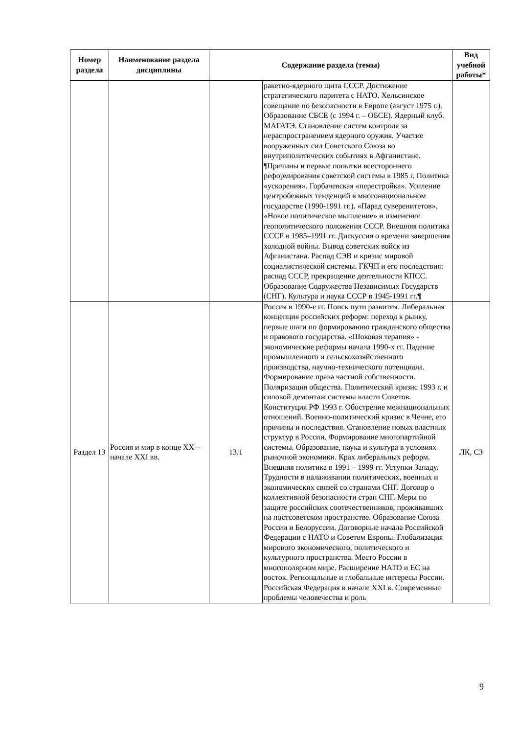| Номер раздела | Наименование раздела дисциплины | Содержание раздела (темы) | | Вид учебной работы* |
| --- | --- | --- | --- | --- |
| | | | ракетно-ядерного щита СССР. Достижение стратегического паритета с НАТО. Хельсинское совещание по безопасности в Европе (август 1975 г.). Образование СБСЕ (с 1994 г. – ОБСЕ). Ядерный клуб. МАГАТЭ. Становление систем контроля за нераспространением ядерного оружия. Участие вооруженных сил Советского Союза во внутриполитических событиях в Афганистане. ¶Причины и первые попытки всестороннего реформирования советской системы в 1985 г. Политика «ускорения». Горбачевская «перестройка». Усиление центробежных тенденций в многонациональном государстве (1990-1991 гг.). «Парад суверенитетов». «Новое политическое мышление» и изменение геополитического положения СССР. Внешняя политика СССР в 1985–1991 гг. Дискуссия о времени завершения холодной войны. Вывод советских войск из Афганистана. Распад СЭВ и кризис мировой социалистической системы. ГКЧП и его последствия: распад СССР, прекращение деятельности КПСС. Образование Содружества Независимых Государств (СНГ). Культура и наука СССР в 1945-1991 гг.¶ | |
| Раздел 13 | Россия и мир в конце XX – начале XXI вв. | 13.1 | Россия в 1990-е гг. Поиск пути развития. Либеральная концепция российских реформ: переход к рынку, первые шаги по формированию гражданского общества и правового государства. «Шоковая терапия» - экономические реформы начала 1990-х гг. Падение промышленного и сельскохозяйственного производства, научно-технического потенциала. Формирование права частной собственности. Поляризация общества. Политический кризис 1993 г. и силовой демонтаж системы власти Советов. Конституция РФ 1993 г. Обострение межнациональных отношений. Военно-политический кризис в Чечне, его причины и последствия. Становление новых властных структур в России. Формирование многопартийной системы. Образование, наука и культура в условиях рыночной экономики. Крах либеральных реформ. Внешняя политика в 1991 – 1999 гг. Уступки Западу. Трудности в налаживании политических, военных и экономических связей со странами СНГ. Договор о коллективной безопасности стран СНГ. Меры по защите российских соотечественников, проживавших на постсоветском пространстве. Образование Союза России и Белоруссии. Договорные начала Российской Федерации с НАТО и Советом Европы. Глобализация мирового экономического, политического и культурного пространства. Место России в многополярном мире. Расширение НАТО и ЕС на восток. Региональные и глобальные интересы России. Российская Федерация в начале XXI в. Современные проблемы человечества и роль | ЛК, СЗ |
9